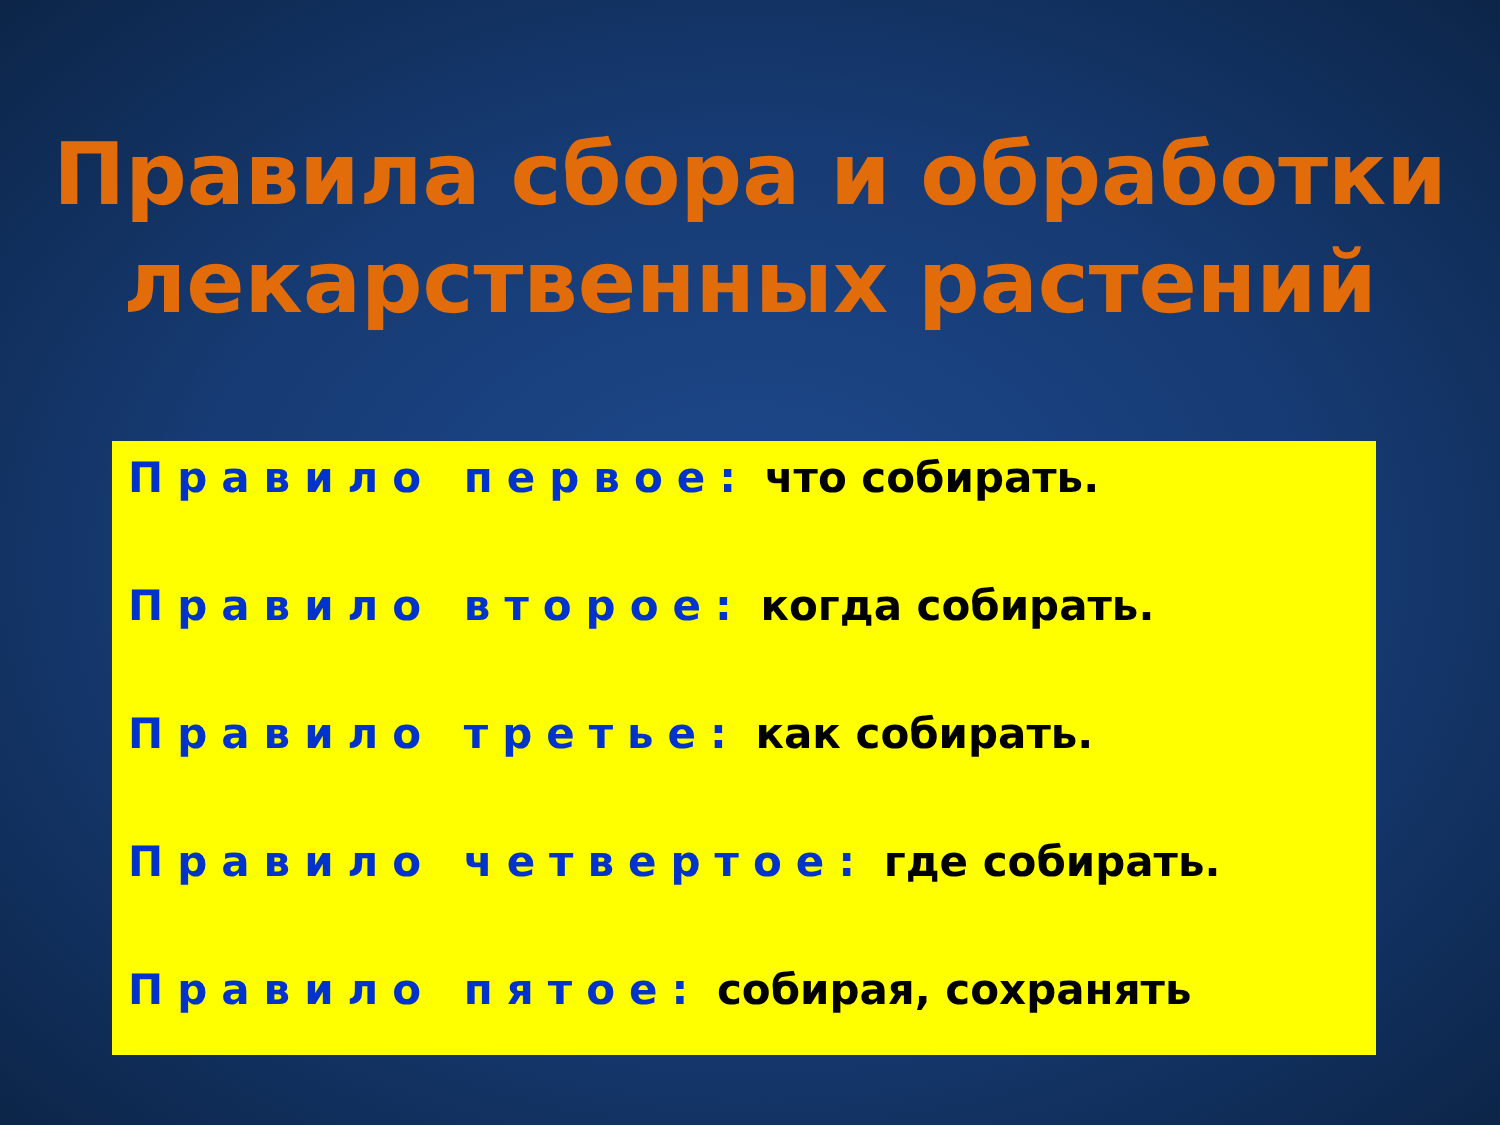Правила сбора и обработки
лекарственных растений
Правило первое: что собирать.
Правило второе: когда собирать.
Правило третье: как собирать.
Правило четвертое: где собирать.
Правило пятое: собирая, сохранять